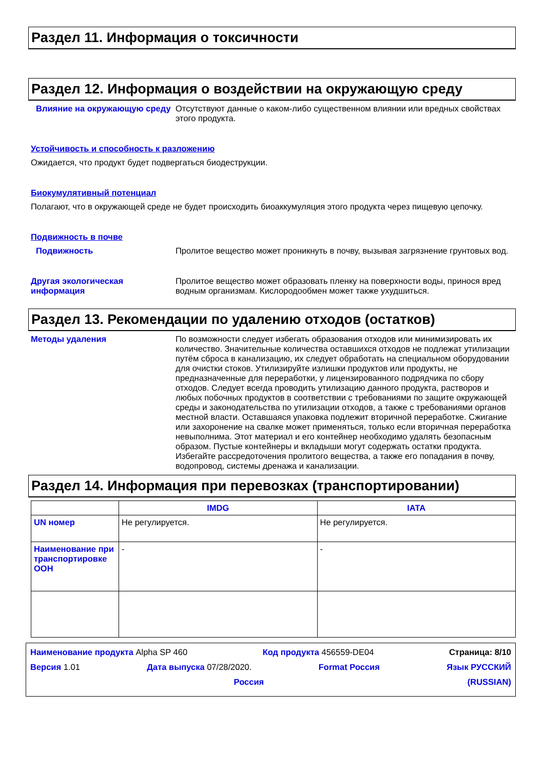Раздел 11. Информация о токсичности
Раздел 12. Информация о воздействии на окружающую среду
Влияние на окружающую среду Отсутствуют данные о каком-либо существенном влиянии или вредных свойствах этого продукта.
Устойчивость и способность к разложению
Ожидается, что продукт будет подвергаться биодеструкции.
Биокумулятивный потенциал
Полагают, что в окружающей среде не будет происходить биоаккумуляция этого продукта через пищевую цепочку.
Подвижность в почве
Подвижность Пролитое вещество может проникнуть в почву, вызывая загрязнение грунтовых вод.
Другая экологическая информация
Пролитое вещество может образовать пленку на поверхности воды, принося вред водным организмам. Кислородообмен может также ухудшиться.
Раздел 13. Рекомендации по удалению отходов (остатков)
Методы удаления По возможности следует избегать образования отходов или минимизировать их количество. Значительные количества оставшихся отходов не подлежат утилизации путём сброса в канализацию, их следует обработать на специальном оборудовании для очистки стоков. Утилизируйте излишки продуктов или продукты, не предназначенные для переработки, у лицензированного подрядчика по сбору отходов. Следует всегда проводить утилизацию данного продукта, растворов и любых побочных продуктов в соответствии с требованиями по защите окружающей среды и законодательства по утилизации отходов, а также с требованиями органов местной власти. Оставшаяся упаковка подлежит вторичной переработке. Сжигание или захоронение на свалке может применяться, только если вторичная переработка невыполнима. Этот материал и его контейнер необходимо удалять безопасным образом. Пустые контейнеры и вкладыши могут содержать остатки продукта. Избегайте рассредоточения пролитого вещества, а также его попадания в почву, водопровод, системы дренажа и канализации.
Раздел 14. Информация при перевозках (транспортировании)
| | IMDG | IATA |
| --- | --- | --- |
| UN номер | Не регулируется. | Не регулируется. |
| Наименование при транспортировке ООН | - | - |
Наименование продукта Alpha SP 460 Код продукта 456559-DE04 Страница: 8/10
Версия 1.01 Дата выпуска 07/28/2020. Format Россия Язык РУССКИЙ
Россия (RUSSIAN)